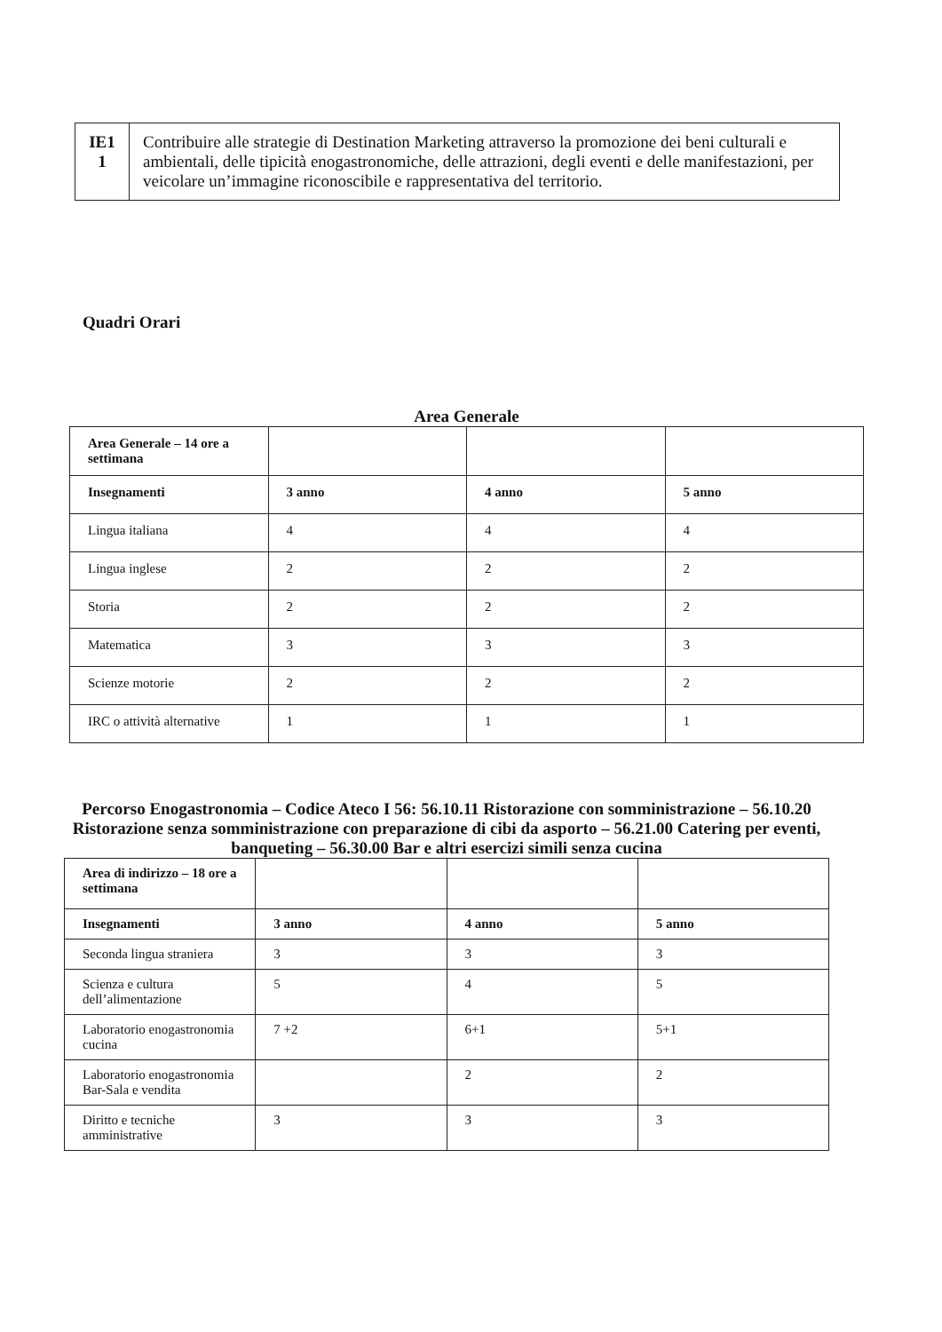| IE1 1 | Contribuire alle strategie di Destination Marketing attraverso la promozione dei beni culturali e ambientali, delle tipicità enogastronomiche, delle attrazioni, degli eventi e delle manifestazioni, per veicolare un’immagine riconoscibile e rappresentativa del territorio. |
Quadri Orari
Area Generale
| Area Generale – 14 ore a settimana | | | |
| Insegnamenti | 3 anno | 4 anno | 5 anno |
| Lingua italiana | 4 | 4 | 4 |
| Lingua inglese | 2 | 2 | 2 |
| Storia | 2 | 2 | 2 |
| Matematica | 3 | 3 | 3 |
| Scienze motorie | 2 | 2 | 2 |
| IRC o attività alternative | 1 | 1 | 1 |
Percorso Enogastronomia – Codice Ateco I 56: 56.10.11 Ristorazione con somministrazione – 56.10.20 Ristorazione senza somministrazione con preparazione di cibi da asporto – 56.21.00 Catering per eventi, banqueting – 56.30.00 Bar e altri esercizi simili senza cucina
| Area di indirizzo – 18 ore a settimana | | | |
| Insegnamenti | 3 anno | 4 anno | 5 anno |
| Seconda lingua straniera | 3 | 3 | 3 |
| Scienza e cultura dell’alimentazione | 5 | 4 | 5 |
| Laboratorio enogastronomia cucina | 7 +2 | 6+1 | 5+1 |
| Laboratorio enogastronomia Bar-Sala e vendita | | 2 | 2 |
| Diritto e tecniche amministrative | 3 | 3 | 3 |